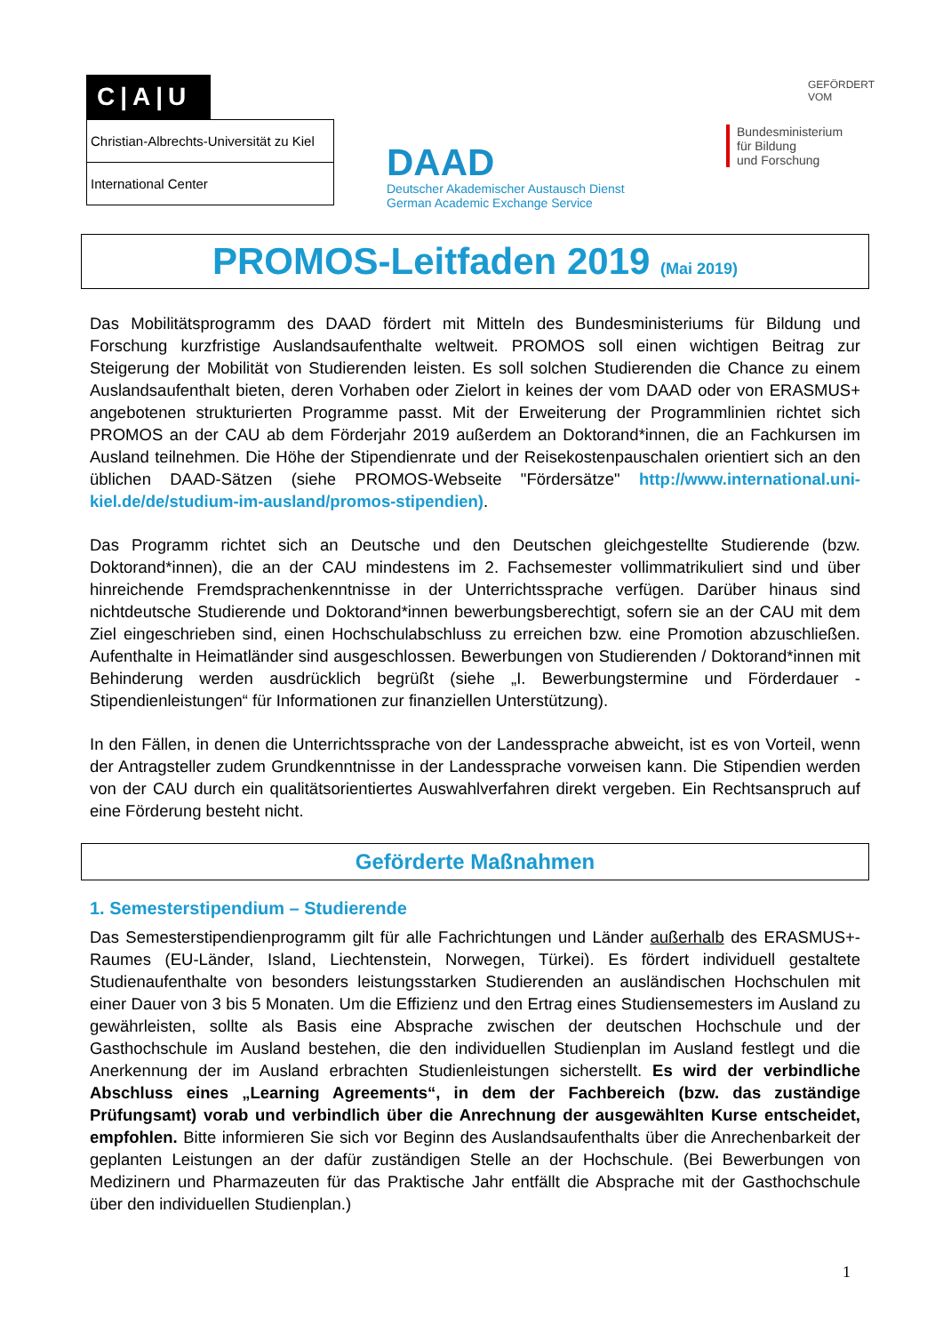C|A|U
Christian-Albrechts-Universität zu Kiel
International Center
DAAD
Deutscher Akademischer Austausch Dienst
German Academic Exchange Service
GEFÖRDERT VOM
Bundesministerium
für Bildung
und Forschung
PROMOS-Leitfaden 2019 (Mai 2019)
Das Mobilitätsprogramm des DAAD fördert mit Mitteln des Bundesministeriums für Bildung und Forschung kurzfristige Auslandsaufenthalte weltweit. PROMOS soll einen wichtigen Beitrag zur Steigerung der Mobilität von Studierenden leisten. Es soll solchen Studierenden die Chance zu einem Auslandsaufenthalt bieten, deren Vorhaben oder Zielort in keines der vom DAAD oder von ERASMUS+ angebotenen strukturierten Programme passt. Mit der Erweiterung der Programmlinien richtet sich PROMOS an der CAU ab dem Förderjahr 2019 außerdem an Doktorand*innen, die an Fachkursen im Ausland teilnehmen. Die Höhe der Stipendienrate und der Reisekostenpauschalen orientiert sich an den üblichen DAAD-Sätzen (siehe PROMOS-Webseite "Fördersätze" http://www.international.uni-kiel.de/de/studium-im-ausland/promos-stipendien).
Das Programm richtet sich an Deutsche und den Deutschen gleichgestellte Studierende (bzw. Doktorand*innen), die an der CAU mindestens im 2. Fachsemester vollimmatrikuliert sind und über hinreichende Fremdsprachenkenntnisse in der Unterrichtssprache verfügen. Darüber hinaus sind nichtdeutsche Studierende und Doktorand*innen bewerbungsberechtigt, sofern sie an der CAU mit dem Ziel eingeschrieben sind, einen Hochschulabschluss zu erreichen bzw. eine Promotion abzuschließen. Aufenthalte in Heimatländer sind ausgeschlossen. Bewerbungen von Studierenden / Doktorand*innen mit Behinderung werden ausdrücklich begrüßt (siehe „I. Bewerbungstermine und Förderdauer - Stipendienleistungen“ für Informationen zur finanziellen Unterstützung).
In den Fällen, in denen die Unterrichtssprache von der Landessprache abweicht, ist es von Vorteil, wenn der Antragsteller zudem Grundkenntnisse in der Landessprache vorweisen kann. Die Stipendien werden von der CAU durch ein qualitätsorientiertes Auswahlverfahren direkt vergeben. Ein Rechtsanspruch auf eine Förderung besteht nicht.
Geförderte Maßnahmen
1. Semesterstipendium – Studierende
Das Semesterstipendienprogramm gilt für alle Fachrichtungen und Länder außerhalb des ERASMUS+-Raumes (EU-Länder, Island, Liechtenstein, Norwegen, Türkei). Es fördert individuell gestaltete Studienaufenthalte von besonders leistungsstarken Studierenden an ausländischen Hochschulen mit einer Dauer von 3 bis 5 Monaten. Um die Effizienz und den Ertrag eines Studiensemesters im Ausland zu gewährleisten, sollte als Basis eine Absprache zwischen der deutschen Hochschule und der Gasthochschule im Ausland bestehen, die den individuellen Studienplan im Ausland festlegt und die Anerkennung der im Ausland erbrachten Studienleistungen sicherstellt. Es wird der verbindliche Abschluss eines „Learning Agreements“, in dem der Fachbereich (bzw. das zuständige Prüfungsamt) vorab und verbindlich über die Anrechnung der ausgewählten Kurse entscheidet, empfohlen. Bitte informieren Sie sich vor Beginn des Auslandsaufenthalts über die Anrechenbarkeit der geplanten Leistungen an der dafür zuständigen Stelle an der Hochschule. (Bei Bewerbungen von Medizinern und Pharmazeuten für das Praktische Jahr entfällt die Absprache mit der Gasthochschule über den individuellen Studienplan.)
1